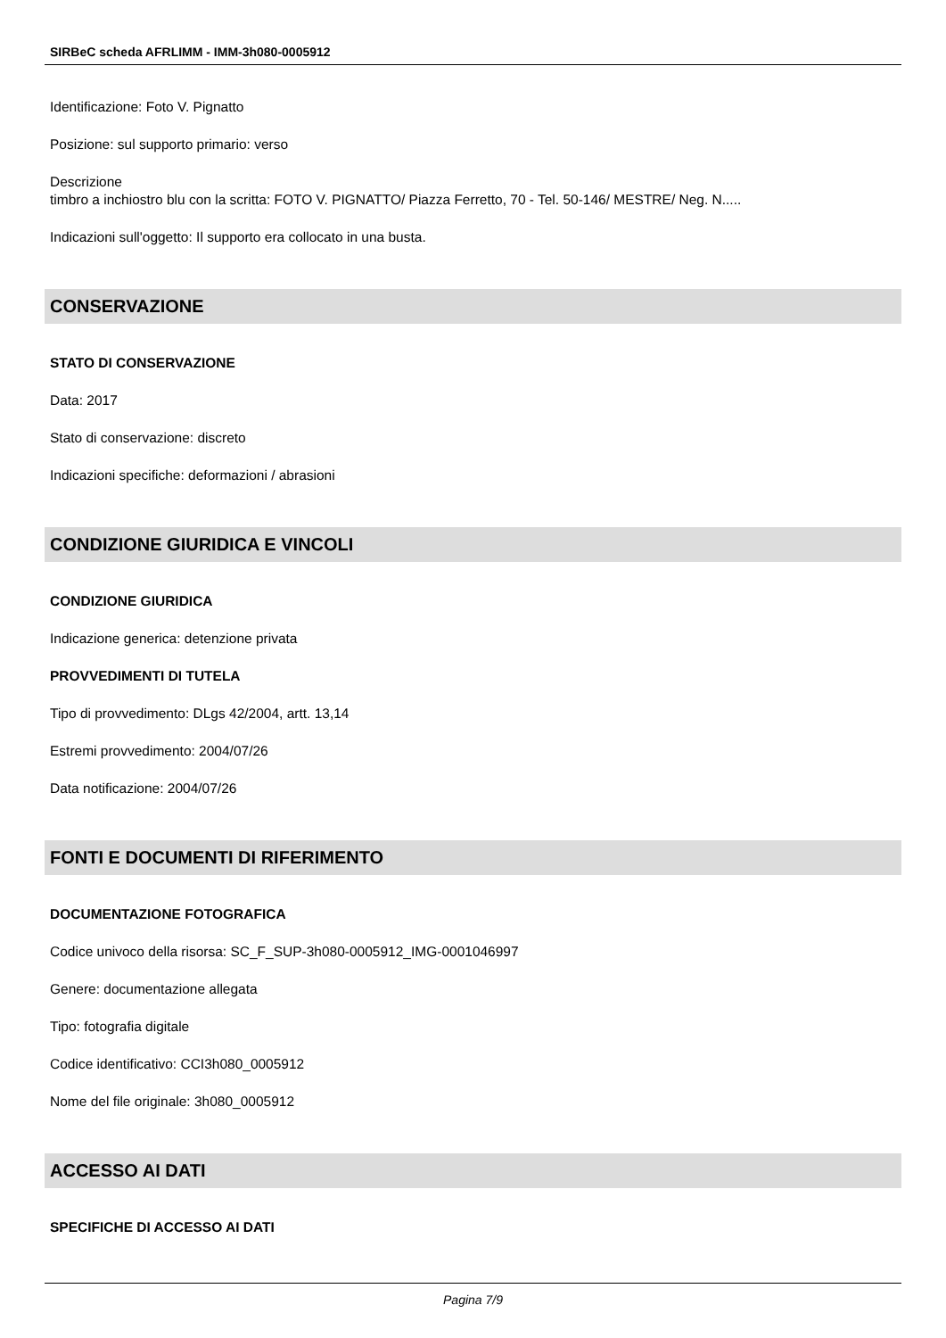SIRBeC scheda AFRLIMM - IMM-3h080-0005912
Identificazione: Foto V. Pignatto
Posizione: sul supporto primario: verso
Descrizione
timbro a inchiostro blu con la scritta: FOTO V. PIGNATTO/ Piazza Ferretto, 70 - Tel. 50-146/ MESTRE/ Neg. N.....
Indicazioni sull'oggetto: Il supporto era collocato in una busta.
CONSERVAZIONE
STATO DI CONSERVAZIONE
Data: 2017
Stato di conservazione: discreto
Indicazioni specifiche: deformazioni / abrasioni
CONDIZIONE GIURIDICA E VINCOLI
CONDIZIONE GIURIDICA
Indicazione generica: detenzione privata
PROVVEDIMENTI DI TUTELA
Tipo di provvedimento: DLgs 42/2004, artt. 13,14
Estremi provvedimento: 2004/07/26
Data notificazione: 2004/07/26
FONTI E DOCUMENTI DI RIFERIMENTO
DOCUMENTAZIONE FOTOGRAFICA
Codice univoco della risorsa: SC_F_SUP-3h080-0005912_IMG-0001046997
Genere: documentazione allegata
Tipo: fotografia digitale
Codice identificativo: CCI3h080_0005912
Nome del file originale: 3h080_0005912
ACCESSO AI DATI
SPECIFICHE DI ACCESSO AI DATI
Pagina 7/9